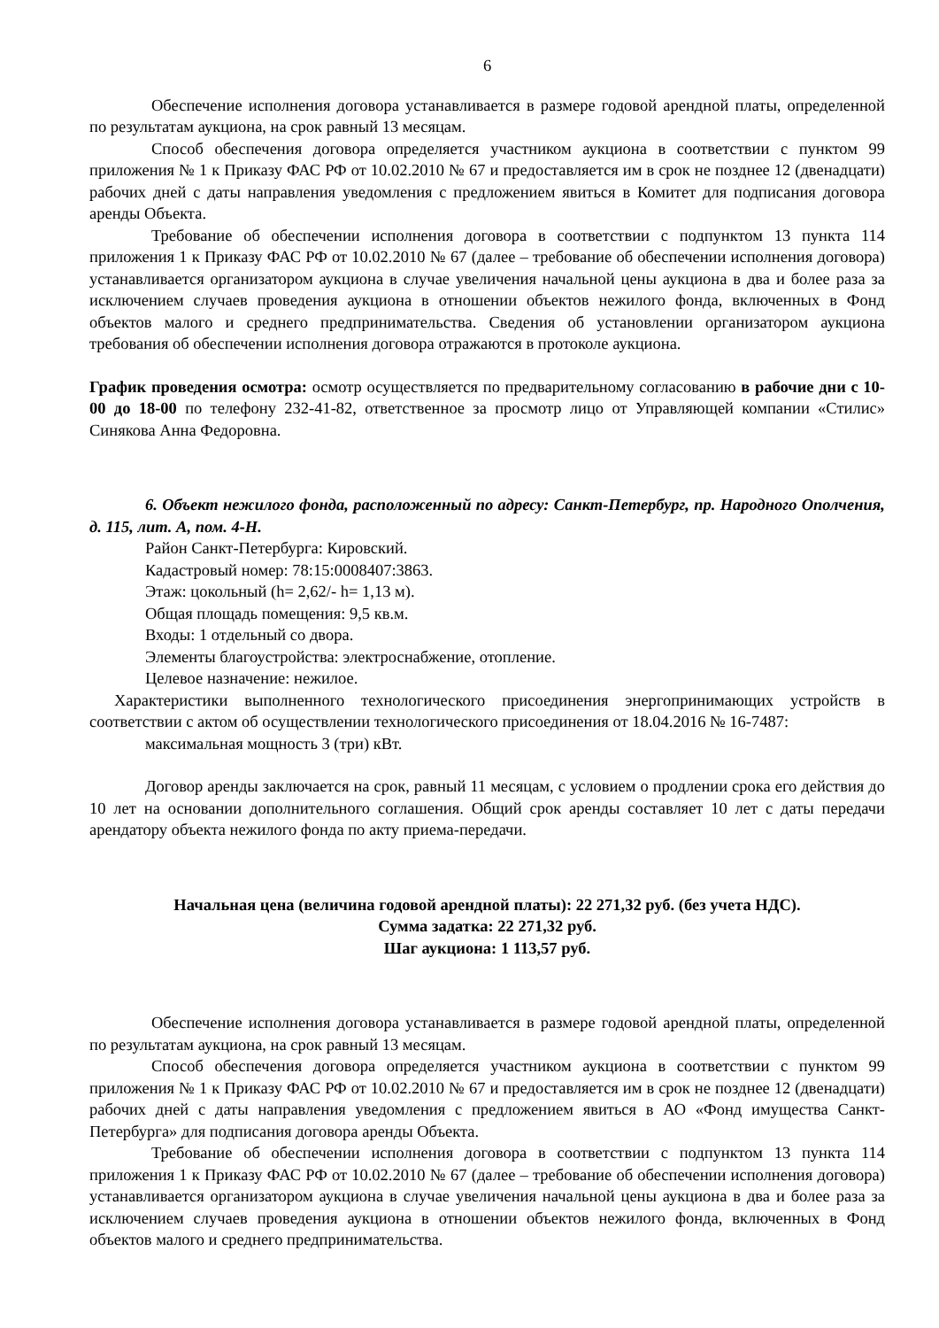6
Обеспечение исполнения договора устанавливается в размере годовой арендной платы, определенной по результатам аукциона, на срок равный 13 месяцам.
Способ обеспечения договора определяется участником аукциона в соответствии с пунктом 99 приложения № 1 к Приказу ФАС РФ от 10.02.2010 № 67 и предоставляется им в срок не позднее 12 (двенадцати) рабочих дней с даты направления уведомления с предложением явиться в Комитет для подписания договора аренды Объекта.
Требование об обеспечении исполнения договора в соответствии с подпунктом 13 пункта 114 приложения 1 к Приказу ФАС РФ от 10.02.2010 № 67 (далее – требование об обеспечении исполнения договора) устанавливается организатором аукциона в случае увеличения начальной цены аукциона в два и более раза за исключением случаев проведения аукциона в отношении объектов нежилого фонда, включенных в Фонд объектов малого и среднего предпринимательства. Сведения об установлении организатором аукциона требования об обеспечении исполнения договора отражаются в протоколе аукциона.
График проведения осмотра: осмотр осуществляется по предварительному согласованию в рабочие дни с 10-00 до 18-00 по телефону 232-41-82, ответственное за просмотр лицо от Управляющей компании «Стилис» Синякова Анна Федоровна.
6. Объект нежилого фонда, расположенный по адресу: Санкт-Петербург, пр. Народного Ополчения, д. 115, лит. А, пом. 4-Н.
Район Санкт-Петербурга: Кировский.
Кадастровый номер: 78:15:0008407:3863.
Этаж: цокольный (h= 2,62/- h= 1,13 м).
Общая площадь помещения: 9,5 кв.м.
Входы: 1 отдельный со двора.
Элементы благоустройства: электроснабжение, отопление.
Целевое назначение: нежилое.
Характеристики выполненного технологического присоединения энергопринимающих устройств в соответствии с актом об осуществлении технологического присоединения от 18.04.2016 № 16-7487:
максимальная мощность 3 (три) кВт.
Договор аренды заключается на срок, равный 11 месяцам, с условием о продлении срока его действия до 10 лет на основании дополнительного соглашения. Общий срок аренды составляет 10 лет с даты передачи арендатору объекта нежилого фонда по акту приема-передачи.
Начальная цена (величина годовой арендной платы): 22 271,32 руб. (без учета НДС).
Сумма задатка: 22 271,32 руб.
Шаг аукциона: 1 113,57 руб.
Обеспечение исполнения договора устанавливается в размере годовой арендной платы, определенной по результатам аукциона, на срок равный 13 месяцам.
Способ обеспечения договора определяется участником аукциона в соответствии с пунктом 99 приложения № 1 к Приказу ФАС РФ от 10.02.2010 № 67 и предоставляется им в срок не позднее 12 (двенадцати) рабочих дней с даты направления уведомления с предложением явиться в АО «Фонд имущества Санкт-Петербурга» для подписания договора аренды Объекта.
Требование об обеспечении исполнения договора в соответствии с подпунктом 13 пункта 114 приложения 1 к Приказу ФАС РФ от 10.02.2010 № 67 (далее – требование об обеспечении исполнения договора) устанавливается организатором аукциона в случае увеличения начальной цены аукциона в два и более раза за исключением случаев проведения аукциона в отношении объектов нежилого фонда, включенных в Фонд объектов малого и среднего предпринимательства.